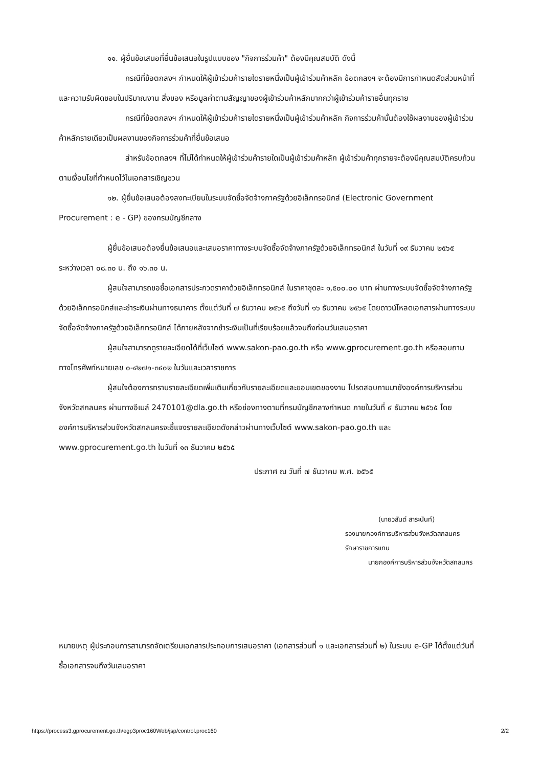๑๑. ผู้ยื่นข้อเสนอที่ยื่นข้อเสนอในรูปแบบของ "กิจการร่วมค้า" ต้องมีคุณสมบัติ ดังนี้
กรณีที่ข้อตกลงฯ กำหนดให้ผู้เข้าร่วมค้ารายใดรายหนึ่งเป็นผู้เข้าร่วมค้าหลัก ข้อตกลงฯ จะต้องมีการกำหนดสัดส่วนหน้าที่ และความรับผิดชอบในปริมาณงาน สิ่งของ หรือมูลค่าตามสัญญาของผู้เข้าร่วมค้าหลักมากกว่าผู้เข้าร่วมค้ารายอื่นทุกราย
กรณีที่ข้อตกลงฯ กำหนดให้ผู้เข้าร่วมค้ารายใดรายหนึ่งเป็นผู้เข้าร่วมค้าหลัก กิจการร่วมค้านั้นต้องใช้ผลงานของผู้เข้าร่วมค้าหลักรายเดียวเป็นผลงานของกิจการร่วมค้าที่ยื่นข้อเสนอ
สำหรับข้อตกลงฯ ที่ไม่ได้กำหนดให้ผู้เข้าร่วมค้ารายใดเป็นผู้เข้าร่วมค้าหลัก ผู้เข้าร่วมค้าทุกรายจะต้องมีคุณสมบัติครบถ้วนตามเงื่อนไขที่กำหนดไว้ในเอกสารเชิญชวน
๑๒. ผู้ยื่นข้อเสนอต้องลงทะเบียนในระบบจัดซื้อจัดจ้างภาครัฐด้วยอิเล็กทรอนิกส์ (Electronic Government Procurement : e - GP) ของกรมบัญชีกลาง
ผู้ยื่นข้อเสนอต้องยื่นข้อเสนอและเสนอราคาทางระบบจัดซื้อจัดจ้างภาครัฐด้วยอิเล็กทรอนิกส์ ในวันที่ ๑๙ ธันวาคม ๒๕๖๕ ระหว่างเวลา ๐๘.๓๐ น. ถึง ๑๖.๓๐ น.
ผู้สนใจสามารถขอซื้อเอกสารประกวดราคาด้วยอิเล็กทรอนิกส์ ในราคาชุดละ ๑,๕๐๐.๐๐ บาท ผ่านทางระบบจัดซื้อจัดจ้างภาครัฐด้วยอิเล็กทรอนิกส์และชำระเงินผ่านทางธนาคาร ตั้งแต่วันที่ ๗ ธันวาคม ๒๕๖๕ ถึงวันที่ ๑๖ ธันวาคม ๒๕๖๕ โดยดาวน์โหลดเอกสารผ่านทางระบบจัดซื้อจัดจ้างภาครัฐด้วยอิเล็กทรอนิกส์ ได้ภายหลังจากชำระเงินเป็นที่เรียบร้อยแล้วจนถึงก่อนวันเสนอราคา
ผู้สนใจสามารถดูรายละเอียดได้ที่เว็บไซต์ www.sakon-pao.go.th หรือ www.gprocurement.go.th หรือสอบถามทางโทรศัพท์หมายเลข ๐-๔๒๗๑-๓๔๐๒ ในวันและเวลาราชการ
ผู้สนใจต้องการทราบรายละเอียดเพิ่มเติมเกี่ยวกับรายละเอียดและขอบเขตของงาน โปรดสอบถามมายังองค์การบริหารส่วนจังหวัดสกลนคร ผ่านทางอีเมล์ 2470101@dla.go.th หรือช่องทางตามที่กรมบัญชีกลางกำหนด ภายในวันที่ ๙ ธันวาคม ๒๕๖๕ โดยองค์การบริหารส่วนจังหวัดสกลนครจะชี้แจงรายละเอียดดังกล่าวผ่านทางเว็บไซต์ www.sakon-pao.go.th และ www.gprocurement.go.th ในวันที่ ๑๓ ธันวาคม ๒๕๖๕
ประกาศ ณ วันที่ ๗ ธันวาคม พ.ศ. ๒๕๖๕
(นายวสันต์ สาระนันท์)
รองนายกองค์การบริหารส่วนจังหวัดสกลนคร รักษาราชการแทน
นายกองค์การบริหารส่วนจังหวัดสกลนคร
หมายเหตุ ผู้ประกอบการสามารถจัดเตรียมเอกสารประกอบการเสนอราคา (เอกสารส่วนที่ ๑ และเอกสารส่วนที่ ๒) ในระบบ e-GP ได้ตั้งแต่วันที่ซื้อเอกสารจนถึงวันเสนอราคา
https://process3.gprocurement.go.th/egp3proc160Web/jsp/control.proc160 2/2